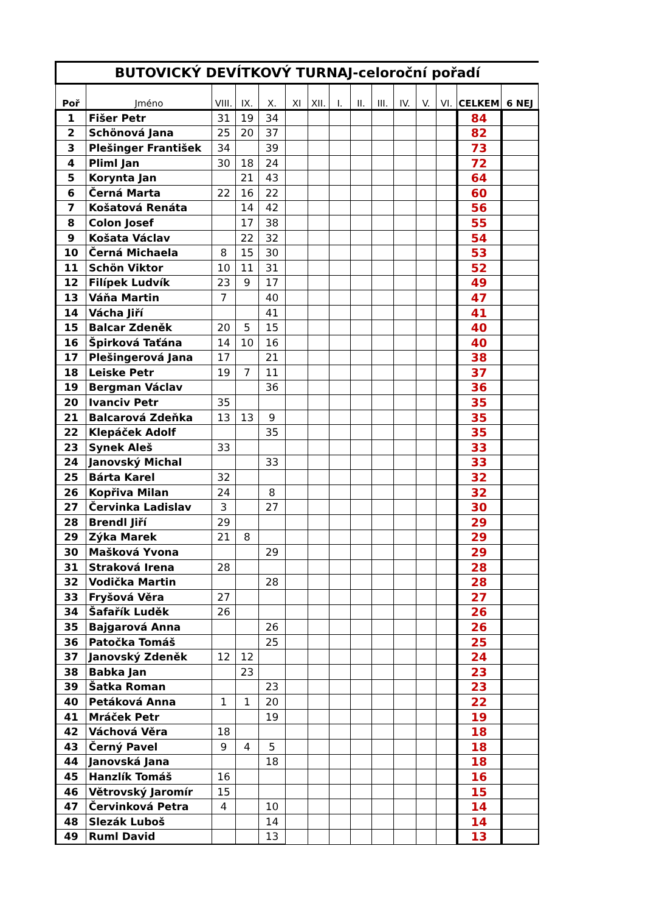| BUTOVICKÝ DEVÍTKOVÝ TURNAJ-celoroční pořadí | | | | | | | | | | | | | | |
| Poř | Jméno | VIII. | IX. | X. | XI | XII. | I. | II. | III. | IV. | V. | VI. | CELKEM | 6 NEJ |
| 1 | Fišer Petr | 31 | 19 | 34 | | | | | | | | | 84 | |
| 2 | Schönová Jana | 25 | 20 | 37 | | | | | | | | | 82 | |
| 3 | Plešinger František | 34 | | 39 | | | | | | | | | 73 | |
| 4 | Pliml Jan | 30 | 18 | 24 | | | | | | | | | 72 | |
| 5 | Korynta Jan | | 21 | 43 | | | | | | | | | 64 | |
| 6 | Černá Marta | 22 | 16 | 22 | | | | | | | | | 60 | |
| 7 | Košatová Renáta | | 14 | 42 | | | | | | | | | 56 | |
| 8 | Colon Josef | | 17 | 38 | | | | | | | | | 55 | |
| 9 | Košata Václav | | 22 | 32 | | | | | | | | | 54 | |
| 10 | Černá Michaela | 8 | 15 | 30 | | | | | | | | | 53 | |
| 11 | Schön Viktor | 10 | 11 | 31 | | | | | | | | | 52 | |
| 12 | Filípek Ludvík | 23 | 9 | 17 | | | | | | | | | 49 | |
| 13 | Váňa Martin | 7 | | 40 | | | | | | | | | 47 | |
| 14 | Vácha Jiří | | | 41 | | | | | | | | | 41 | |
| 15 | Balcar Zdeněk | 20 | 5 | 15 | | | | | | | | | 40 | |
| 16 | Špirková Taťána | 14 | 10 | 16 | | | | | | | | | 40 | |
| 17 | Plešingerová Jana | 17 | | 21 | | | | | | | | | 38 | |
| 18 | Leiske Petr | 19 | 7 | 11 | | | | | | | | | 37 | |
| 19 | Bergman Václav | | | 36 | | | | | | | | | 36 | |
| 20 | Ivanciv Petr | 35 | | | | | | | | | | | 35 | |
| 21 | Balcarová Zdeňka | 13 | 13 | 9 | | | | | | | | | 35 | |
| 22 | Klepáček Adolf | | | 35 | | | | | | | | | 35 | |
| 23 | Synek Aleš | 33 | | | | | | | | | | | 33 | |
| 24 | Janovský Michal | | | 33 | | | | | | | | | 33 | |
| 25 | Bárta Karel | 32 | | | | | | | | | | | 32 | |
| 26 | Kopřiva Milan | 24 | | 8 | | | | | | | | | 32 | |
| 27 | Červinka Ladislav | 3 | | 27 | | | | | | | | | 30 | |
| 28 | Brendl Jiří | 29 | | | | | | | | | | | 29 | |
| 29 | Zýka Marek | 21 | 8 | | | | | | | | | | 29 | |
| 30 | Mašková Yvona | | | 29 | | | | | | | | | 29 | |
| 31 | Straková Irena | 28 | | | | | | | | | | | 28 | |
| 32 | Vodička Martin | | | 28 | | | | | | | | | 28 | |
| 33 | Fryšová Věra | 27 | | | | | | | | | | | 27 | |
| 34 | Šafařík Luděk | 26 | | | | | | | | | | | 26 | |
| 35 | Bajgarová Anna | | | 26 | | | | | | | | | 26 | |
| 36 | Patočka Tomáš | | | 25 | | | | | | | | | 25 | |
| 37 | Janovský Zdeněk | 12 | 12 | | | | | | | | | | 24 | |
| 38 | Babka Jan | | 23 | | | | | | | | | | 23 | |
| 39 | Šatka Roman | | | 23 | | | | | | | | | 23 | |
| 40 | Petáková Anna | 1 | 1 | 20 | | | | | | | | | 22 | |
| 41 | Mráček Petr | | | 19 | | | | | | | | | 19 | |
| 42 | Váchová Věra | 18 | | | | | | | | | | | 18 | |
| 43 | Černý Pavel | 9 | 4 | 5 | | | | | | | | | 18 | |
| 44 | Janovská Jana | | | 18 | | | | | | | | | 18 | |
| 45 | Hanzlík Tomáš | 16 | | | | | | | | | | | 16 | |
| 46 | Větrovský Jaromír | 15 | | | | | | | | | | | 15 | |
| 47 | Červinková Petra | 4 | | 10 | | | | | | | | | 14 | |
| 48 | Slezák Luboš | | | 14 | | | | | | | | | 14 | |
| 49 | Ruml David | | | 13 | | | | | | | | | 13 | |